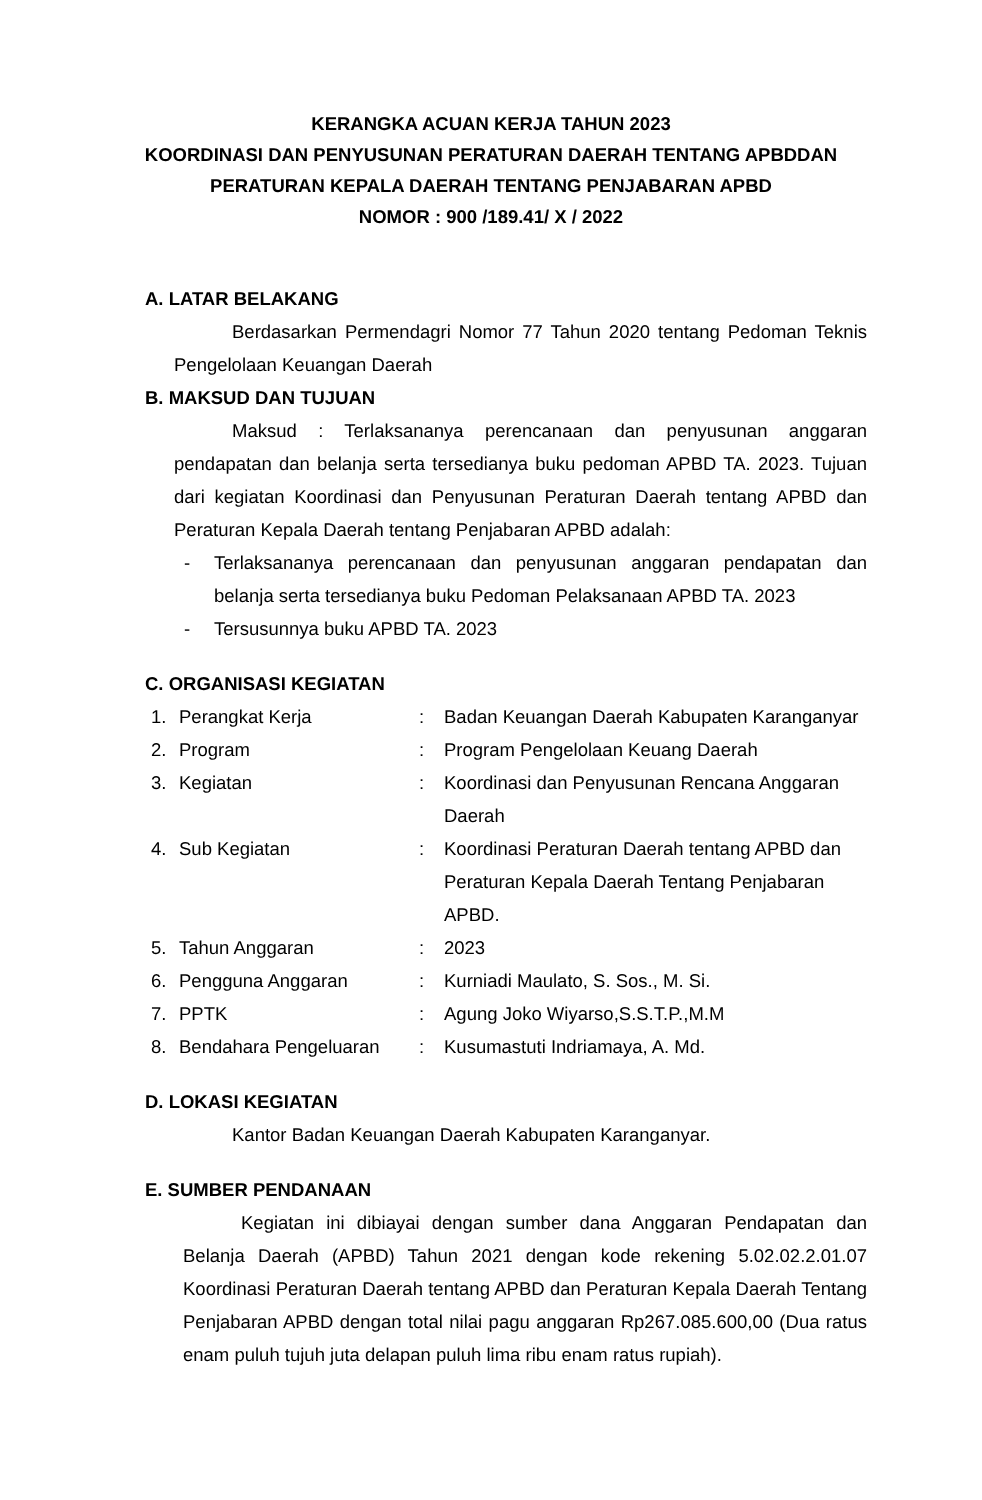KERANGKA ACUAN KERJA TAHUN 2023
KOORDINASI DAN PENYUSUNAN PERATURAN DAERAH TENTANG APBDDAN
PERATURAN KEPALA DAERAH TENTANG PENJABARAN APBD
NOMOR : 900 /189.41/ X / 2022
A. LATAR BELAKANG
Berdasarkan Permendagri Nomor 77 Tahun 2020 tentang Pedoman Teknis Pengelolaan Keuangan Daerah
B. MAKSUD DAN TUJUAN
Maksud : Terlaksananya perencanaan dan penyusunan anggaran pendapatan dan belanja serta tersedianya buku pedoman APBD TA. 2023. Tujuan dari kegiatan Koordinasi dan Penyusunan Peraturan Daerah tentang APBD dan Peraturan Kepala Daerah tentang Penjabaran APBD adalah:
- Terlaksananya perencanaan dan penyusunan anggaran pendapatan dan belanja serta tersedianya buku Pedoman Pelaksanaan APBD TA. 2023
- Tersusunnya buku APBD TA. 2023
C. ORGANISASI KEGIATAN
| 1. | Perangkat Kerja | : | Badan Keuangan Daerah Kabupaten Karanganyar |
| 2. | Program | : | Program Pengelolaan Keuang Daerah |
| 3. | Kegiatan | : | Koordinasi dan Penyusunan Rencana Anggaran Daerah |
| 4. | Sub Kegiatan | : | Koordinasi Peraturan Daerah tentang APBD dan Peraturan Kepala Daerah Tentang Penjabaran APBD. |
| 5. | Tahun Anggaran | : | 2023 |
| 6. | Pengguna Anggaran | : | Kurniadi Maulato, S. Sos., M. Si. |
| 7. | PPTK | : | Agung Joko Wiyarso,S.S.T.P.,M.M |
| 8. | Bendahara Pengeluaran | : | Kusumastuti Indriamaya, A. Md. |
D. LOKASI KEGIATAN
Kantor Badan Keuangan Daerah Kabupaten Karanganyar.
E. SUMBER PENDANAAN
Kegiatan ini dibiayai dengan sumber dana Anggaran Pendapatan dan Belanja Daerah (APBD) Tahun 2021 dengan kode rekening 5.02.02.2.01.07 Koordinasi Peraturan Daerah tentang APBD dan Peraturan Kepala Daerah Tentang Penjabaran APBD dengan total nilai pagu anggaran Rp267.085.600,00 (Dua ratus enam puluh tujuh juta delapan puluh lima ribu enam ratus rupiah).